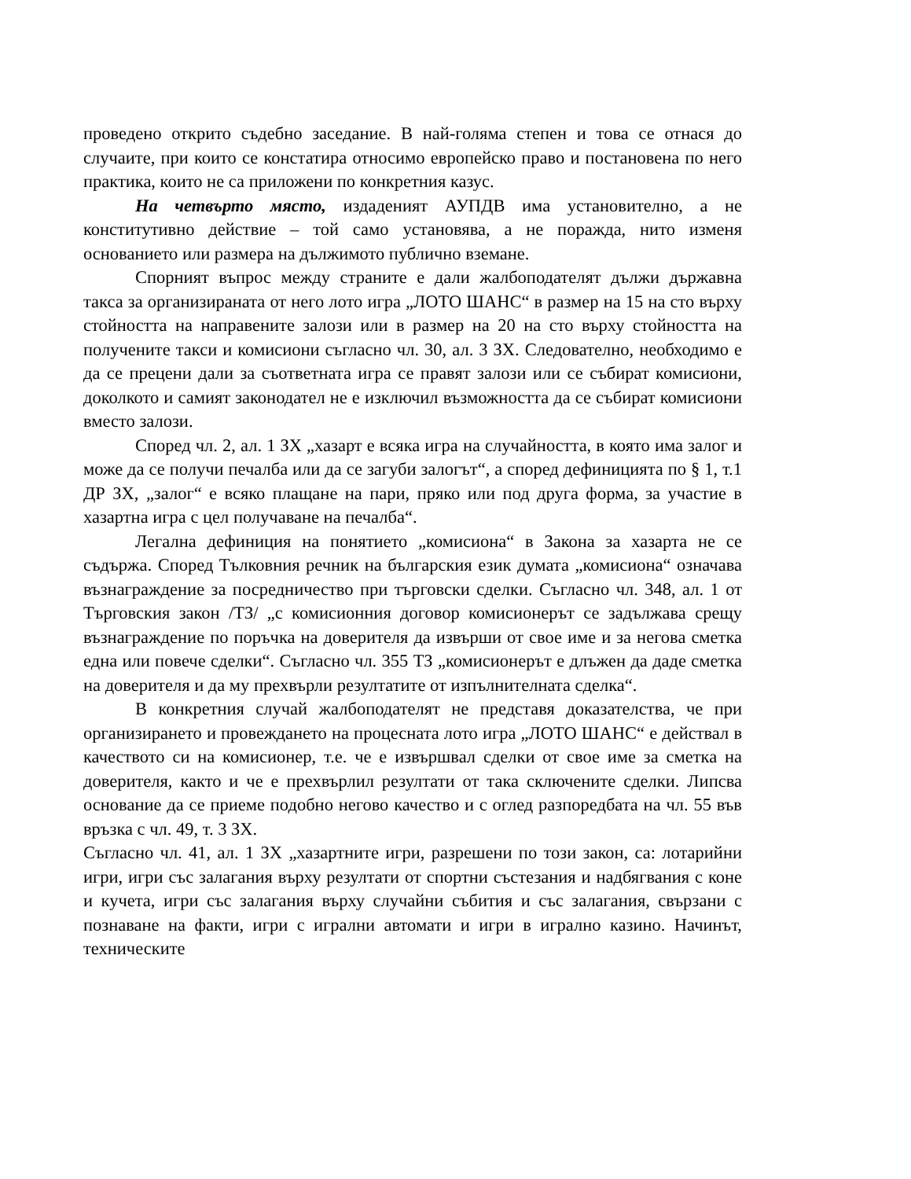проведено открито съдебно заседание. В най-голяма степен и това се отнася до случаите, при които се констатира относимо европейско право и постановена по него практика, които не са приложени по конкретния казус.
На четвърто място, издаденият АУПДВ има установително, а не конститутивно действие – той само установява, а не поражда, нито изменя основанието или размера на дължимото публично вземане.
Спорният въпрос между страните е дали жалбоподателят дължи държавна такса за организираната от него лото игра „ЛОТО ШАНС“ в размер на 15 на сто върху стойността на направените залози или в размер на 20 на сто върху стойността на получените такси и комисиони съгласно чл. 30, ал. 3 ЗХ. Следователно, необходимо е да се прецени дали за съответната игра се правят залози или се събират комисиони, доколкото и самият законодател не е изключил възможността да се събират комисиони вместо залози.
Според чл. 2, ал. 1 ЗХ „хазарт е всяка игра на случайността, в която има залог и може да се получи печалба или да се загуби залогът“, а според дефиницията по § 1, т.1 ДР ЗХ, „залог“ е всяко плащане на пари, пряко или под друга форма, за участие в хазартна игра с цел получаване на печалба“.
Легална дефиниция на понятието „комисиона“ в Закона за хазарта не се съдържа. Според Тълковния речник на българския език думата „комисиона“ означава възнаграждение за посредничество при търговски сделки. Съгласно чл. 348, ал. 1 от Търговския закон /ТЗ/ „с комисионния договор комисионерът се задължава срещу възнаграждение по поръчка на доверителя да извърши от свое име и за негова сметка една или повече сделки“. Съгласно чл. 355 ТЗ „комисионерът е длъжен да даде сметка на доверителя и да му прехвърли резултатите от изпълнителната сделка“.
В конкретния случай жалбоподателят не представя доказателства, че при организирането и провеждането на процесната лото игра „ЛОТО ШАНС“ е действал в качеството си на комисионер, т.е. че е извършвал сделки от свое име за сметка на доверителя, както и че е прехвърлил резултати от така сключените сделки. Липсва основание да се приеме подобно негово качество и с оглед разпоредбата на чл. 55 във връзка с чл. 49, т. 3 ЗХ.
Съгласно чл. 41, ал. 1 ЗХ „хазартните игри, разрешени по този закон, са: лотарийни игри, игри със залагания върху резултати от спортни състезания и надбягвания с коне и кучета, игри със залагания върху случайни събития и със залагания, свързани с познаване на факти, игри с игрални автомати и игри в игрално казино. Начинът, техническите